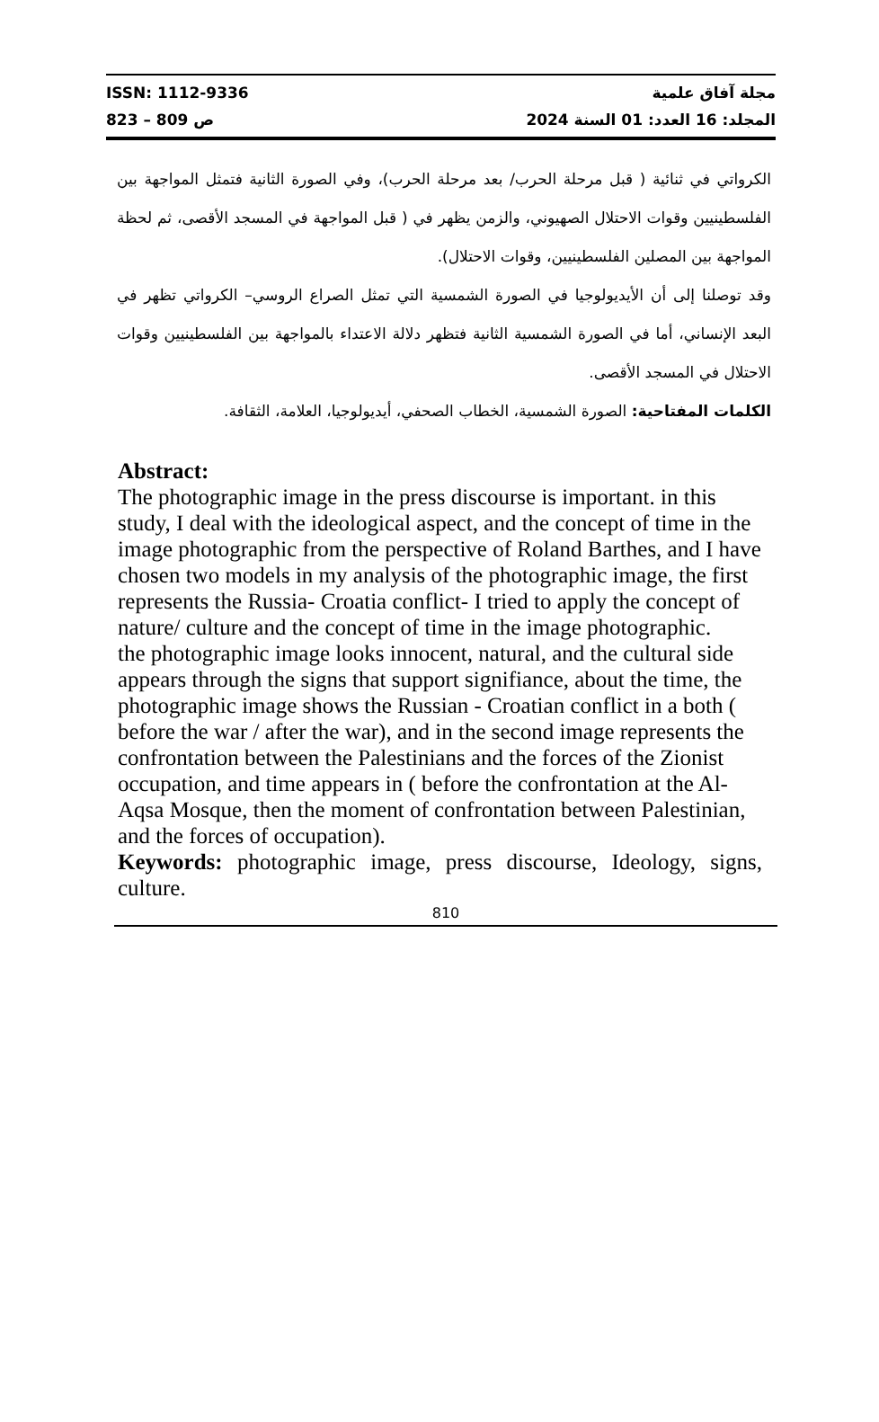ISSN: 1112-9336
ص 809 – 823
مجلة آفاق علمية
المجلد: 16 العدد: 01 السنة 2024
الكرواتي في ثنائية ( قبل مرحلة الحرب/ بعد مرحلة الحرب)، وفي الصورة الثانية فتمثل المواجهة بين الفلسطينيين وقوات الاحتلال الصهيوني، والزمن يظهر في ( قبل المواجهة في المسجد الأقصى، ثم لحظة المواجهة بين المصلين الفلسطينيين، وقوات الاحتلال).
وقد توصلنا إلى أن الأيديولوجيا في الصورة الشمسية التي تمثل الصراع الروسي– الكرواتي تظهر في البعد الإنساني، أما في الصورة الشمسية الثانية فتظهر دلالة الاعتداء بالمواجهة بين الفلسطينيين وقوات الاحتلال في المسجد الأقصى.
الكلمات المفتاحية: الصورة الشمسية، الخطاب الصحفي، أيديولوجيا، العلامة، الثقافة.
Abstract:
The photographic image in the press discourse is important. in this study, I deal with the ideological aspect, and the concept of time in the image photographic from the perspective of Roland Barthes, and I have chosen two models in my analysis of the photographic image, the first represents the Russia- Croatia conflict- I tried to apply the concept of nature/ culture and the concept of time in the image photographic.
the photographic image looks innocent, natural, and the cultural side appears through the signs that support signifiance, about the time, the photographic image shows the Russian - Croatian conflict in a both ( before the war / after the war), and in the second image represents the confrontation between the Palestinians and the forces of the Zionist occupation, and time appears in ( before the confrontation at the Al-Aqsa Mosque, then the moment of confrontation between Palestinian, and the forces of occupation).
Keywords: photographic image, press discourse, Ideology, signs, culture.
810